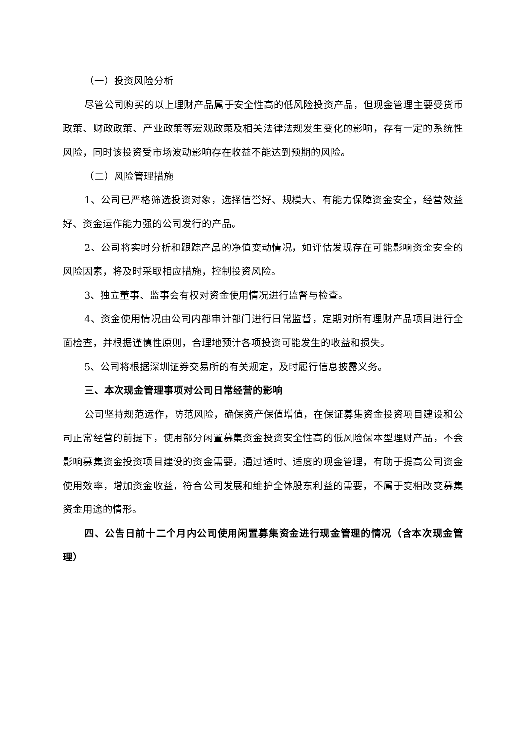（一）投资风险分析
尽管公司购买的以上理财产品属于安全性高的低风险投资产品，但现金管理主要受货币政策、财政政策、产业政策等宏观政策及相关法律法规发生变化的影响，存有一定的系统性风险，同时该投资受市场波动影响存在收益不能达到预期的风险。
（二）风险管理措施
1、公司已严格筛选投资对象，选择信誉好、规模大、有能力保障资金安全，经营效益好、资金运作能力强的公司发行的产品。
2、公司将实时分析和跟踪产品的净值变动情况，如评估发现存在可能影响资金安全的风险因素，将及时采取相应措施，控制投资风险。
3、独立董事、监事会有权对资金使用情况进行监督与检查。
4、资金使用情况由公司内部审计部门进行日常监督，定期对所有理财产品项目进行全面检查，并根据谨慎性原则，合理地预计各项投资可能发生的收益和损失。
5、公司将根据深圳证券交易所的有关规定，及时履行信息披露义务。
三、本次现金管理事项对公司日常经营的影响
公司坚持规范运作，防范风险，确保资产保值增值，在保证募集资金投资项目建设和公司正常经营的前提下，使用部分闲置募集资金投资安全性高的低风险保本型理财产品，不会影响募集资金投资项目建设的资金需要。通过适时、适度的现金管理，有助于提高公司资金使用效率，增加资金收益，符合公司发展和维护全体股东利益的需要，不属于变相改变募集资金用途的情形。
四、公告日前十二个月内公司使用闲置募集资金进行现金管理的情况（含本次现金管理）